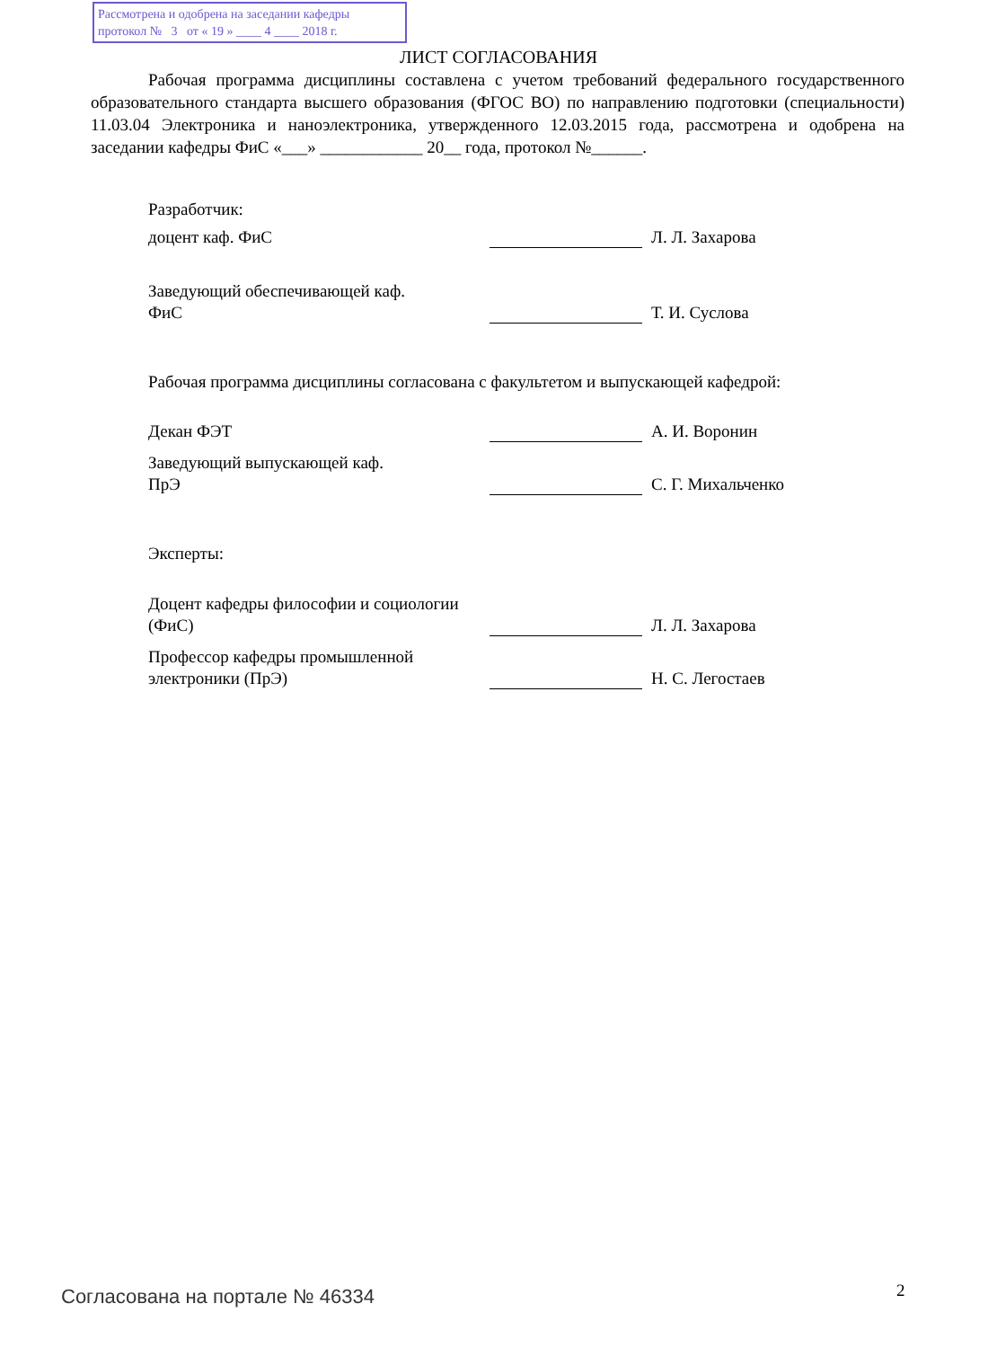Рассмотрена и одобрена на заседании кафедры
протокол № 3 от « 19 » ____ 4 ____ 2018 г.
ЛИСТ СОГЛАСОВАНИЯ
Рабочая программа дисциплины составлена с учетом требований федерального государственного образовательного стандарта высшего образования (ФГОС ВО) по направлению подготовки (специальности) 11.03.04 Электроника и наноэлектроника, утвержденного 12.03.2015 года, рассмотрена и одобрена на заседании кафедры ФиС «___» ____________ 20__ года, протокол №______.
Разработчик:
доцент каф. ФиС Л. Л. Захарова
Заведующий обеспечивающей каф.
ФиС
Т. И. Суслова
Рабочая программа дисциплины согласована с факультетом и выпускающей кафедрой:
Декан ФЭТ А. И. Воронин
Заведующий выпускающей каф.
ПрЭ
С. Г. Михальченко
Эксперты:
Доцент кафедры философии и социологии (ФиС)
Л. Л. Захарова
Профессор кафедры промышленной электроники (ПрЭ)
Н. С. Легостаев
Согласована на портале № 46334 2